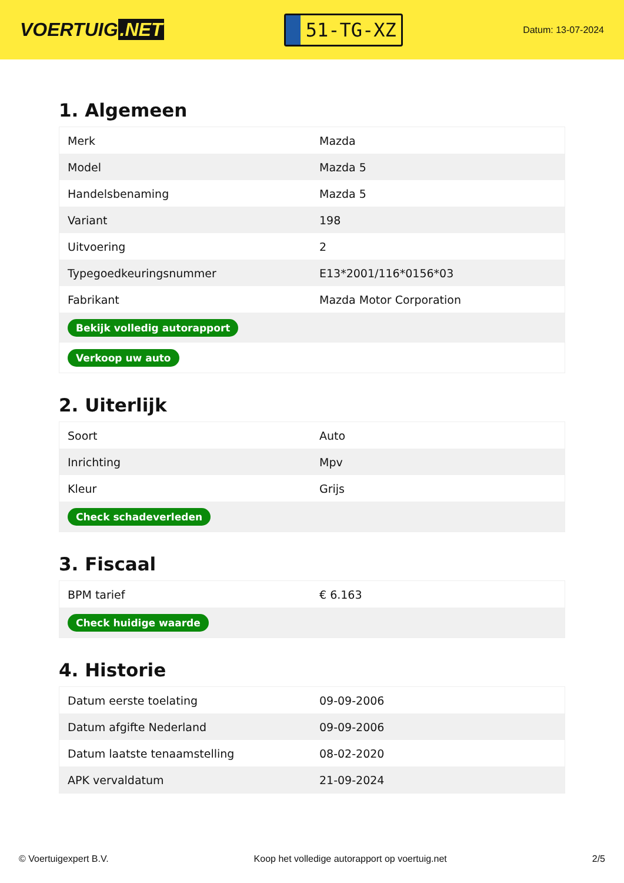VOERTUIG.NET
51-TG-XZ
Datum: 13-07-2024
1. Algemeen
| Merk | Mazda |
| Model | Mazda 5 |
| Handelsbenaming | Mazda 5 |
| Variant | 198 |
| Uitvoering | 2 |
| Typegoedkeuringsnummer | E13*2001/116*0156*03 |
| Fabrikant | Mazda Motor Corporation |
| Bekijk volledig autorapport | |
| Verkoop uw auto | |
2. Uiterlijk
| Soort | Auto |
| Inrichting | Mpv |
| Kleur | Grijs |
| Check schadeverleden | |
3. Fiscaal
| BPM tarief | € 6.163 |
| Check huidige waarde | |
4. Historie
| Datum eerste toelating | 09-09-2006 |
| Datum afgifte Nederland | 09-09-2006 |
| Datum laatste tenaamstelling | 08-02-2020 |
| APK vervaldatum | 21-09-2024 |
© Voertuigexpert B.V. Koop het volledige autorapport op voertuig.net 2/5